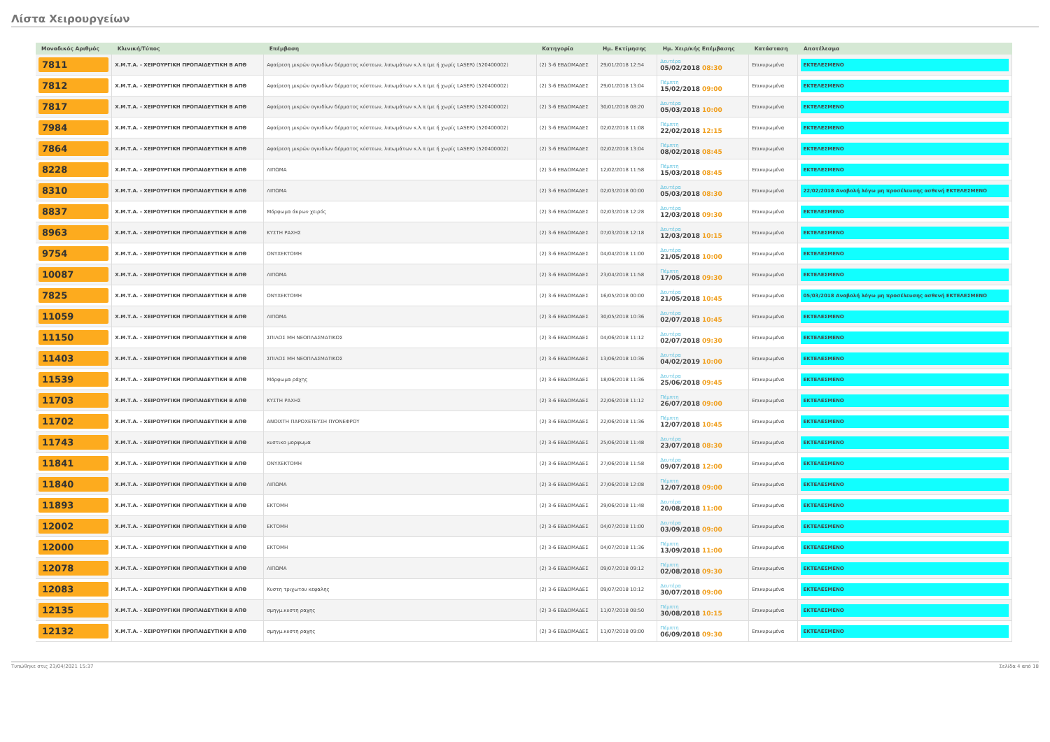Λίστα Χειρουργείων
| Μοναδικός Αριθμός | Κλινική/Τύπος | Επέμβαση | Κατηγορία | Ημ. Εκτίμησης | Ημ. Χειρ/κής Επέμβασης | Κατάσταση | Αποτέλεσμα |
| --- | --- | --- | --- | --- | --- | --- | --- |
| 7811 | Χ.Μ.Τ.Α. - ΧΕΙΡΟΥΡΓΙΚΗ ΠΡΟΠΑΙΔΕΥΤΙΚΗ Β ΑΠΘ | Αφαίρεση μικρών ογκιδίων δέρματος κύστεων, λιπωμάτων κ.λ.π (με ή χωρίς LASER) (520400002) | (2) 3-6 ΕΒΔΟΜΑΔΕΣ | 29/01/2018 12:54 | Δευτέρα 05/02/2018 08:30 | Επικυρωμένα | ΕΚΤΕΛΕΣΜΕΝΟ |
| 7812 | Χ.Μ.Τ.Α. - ΧΕΙΡΟΥΡΓΙΚΗ ΠΡΟΠΑΙΔΕΥΤΙΚΗ Β ΑΠΘ | Αφαίρεση μικρών ογκιδίων δέρματος κύστεων, λιπωμάτων κ.λ.π (με ή χωρίς LASER) (520400002) | (2) 3-6 ΕΒΔΟΜΑΔΕΣ | 29/01/2018 13:04 | Πέμπτη 15/02/2018 09:00 | Επικυρωμένα | ΕΚΤΕΛΕΣΜΕΝΟ |
| 7817 | Χ.Μ.Τ.Α. - ΧΕΙΡΟΥΡΓΙΚΗ ΠΡΟΠΑΙΔΕΥΤΙΚΗ Β ΑΠΘ | Αφαίρεση μικρών ογκιδίων δέρματος κύστεων, λιπωμάτων κ.λ.π (με ή χωρίς LASER) (520400002) | (2) 3-6 ΕΒΔΟΜΑΔΕΣ | 30/01/2018 08:20 | Δευτέρα 05/03/2018 10:00 | Επικυρωμένα | ΕΚΤΕΛΕΣΜΕΝΟ |
| 7984 | Χ.Μ.Τ.Α. - ΧΕΙΡΟΥΡΓΙΚΗ ΠΡΟΠΑΙΔΕΥΤΙΚΗ Β ΑΠΘ | Αφαίρεση μικρών ογκιδίων δέρματος κύστεων, λιπωμάτων κ.λ.π (με ή χωρίς LASER) (520400002) | (2) 3-6 ΕΒΔΟΜΑΔΕΣ | 02/02/2018 11:08 | Πέμπτη 22/02/2018 12:15 | Επικυρωμένα | ΕΚΤΕΛΕΣΜΕΝΟ |
| 7864 | Χ.Μ.Τ.Α. - ΧΕΙΡΟΥΡΓΙΚΗ ΠΡΟΠΑΙΔΕΥΤΙΚΗ Β ΑΠΘ | Αφαίρεση μικρών ογκιδίων δέρματος κύστεων, λιπωμάτων κ.λ.π (με ή χωρίς LASER) (520400002) | (2) 3-6 ΕΒΔΟΜΑΔΕΣ | 02/02/2018 13:04 | Πέμπτη 08/02/2018 08:45 | Επικυρωμένα | ΕΚΤΕΛΕΣΜΕΝΟ |
| 8228 | Χ.Μ.Τ.Α. - ΧΕΙΡΟΥΡΓΙΚΗ ΠΡΟΠΑΙΔΕΥΤΙΚΗ Β ΑΠΘ | ΛΙΠΩΜΑ | (2) 3-6 ΕΒΔΟΜΑΔΕΣ | 12/02/2018 11:58 | Πέμπτη 15/03/2018 08:45 | Επικυρωμένα | ΕΚΤΕΛΕΣΜΕΝΟ |
| 8310 | Χ.Μ.Τ.Α. - ΧΕΙΡΟΥΡΓΙΚΗ ΠΡΟΠΑΙΔΕΥΤΙΚΗ Β ΑΠΘ | ΛΙΠΩΜΑ | (2) 3-6 ΕΒΔΟΜΑΔΕΣ | 02/03/2018 00:00 | Δευτέρα 05/03/2018 08:30 | Επικυρωμένα | 22/02/2018 Αναβολή λόγω μη προσέλευσης ασθενή ΕΚΤΕΛΕΣΜΕΝΟ |
| 8837 | Χ.Μ.Τ.Α. - ΧΕΙΡΟΥΡΓΙΚΗ ΠΡΟΠΑΙΔΕΥΤΙΚΗ Β ΑΠΘ | Μόρφωμα άκρων χειρός | (2) 3-6 ΕΒΔΟΜΑΔΕΣ | 02/03/2018 12:28 | Δευτέρα 12/03/2018 09:30 | Επικυρωμένα | ΕΚΤΕΛΕΣΜΕΝΟ |
| 8963 | Χ.Μ.Τ.Α. - ΧΕΙΡΟΥΡΓΙΚΗ ΠΡΟΠΑΙΔΕΥΤΙΚΗ Β ΑΠΘ | ΚΥΣΤΗ ΡΑΧΗΣ | (2) 3-6 ΕΒΔΟΜΑΔΕΣ | 07/03/2018 12:18 | Δευτέρα 12/03/2018 10:15 | Επικυρωμένα | ΕΚΤΕΛΕΣΜΕΝΟ |
| 9754 | Χ.Μ.Τ.Α. - ΧΕΙΡΟΥΡΓΙΚΗ ΠΡΟΠΑΙΔΕΥΤΙΚΗ Β ΑΠΘ | ΟΝΥΧΕΚΤΟΜΗ | (2) 3-6 ΕΒΔΟΜΑΔΕΣ | 04/04/2018 11:00 | Δευτέρα 21/05/2018 10:00 | Επικυρωμένα | ΕΚΤΕΛΕΣΜΕΝΟ |
| 10087 | Χ.Μ.Τ.Α. - ΧΕΙΡΟΥΡΓΙΚΗ ΠΡΟΠΑΙΔΕΥΤΙΚΗ Β ΑΠΘ | ΛΙΠΩΜΑ | (2) 3-6 ΕΒΔΟΜΑΔΕΣ | 23/04/2018 11:58 | Πέμπτη 17/05/2018 09:30 | Επικυρωμένα | ΕΚΤΕΛΕΣΜΕΝΟ |
| 7825 | Χ.Μ.Τ.Α. - ΧΕΙΡΟΥΡΓΙΚΗ ΠΡΟΠΑΙΔΕΥΤΙΚΗ Β ΑΠΘ | ΟΝΥΧΕΚΤΟΜΗ | (2) 3-6 ΕΒΔΟΜΑΔΕΣ | 16/05/2018 00:00 | Δευτέρα 21/05/2018 10:45 | Επικυρωμένα | 05/03/2018 Αναβολή λόγω μη προσέλευσης ασθενή ΕΚΤΕΛΕΣΜΕΝΟ |
| 11059 | Χ.Μ.Τ.Α. - ΧΕΙΡΟΥΡΓΙΚΗ ΠΡΟΠΑΙΔΕΥΤΙΚΗ Β ΑΠΘ | ΛΙΠΩΜΑ | (2) 3-6 ΕΒΔΟΜΑΔΕΣ | 30/05/2018 10:36 | Δευτέρα 02/07/2018 10:45 | Επικυρωμένα | ΕΚΤΕΛΕΣΜΕΝΟ |
| 11150 | Χ.Μ.Τ.Α. - ΧΕΙΡΟΥΡΓΙΚΗ ΠΡΟΠΑΙΔΕΥΤΙΚΗ Β ΑΠΘ | ΣΠΙΛΟΣ ΜΗ ΝΕΟΠΛΑΣΜΑΤΙΚΟΣ | (2) 3-6 ΕΒΔΟΜΑΔΕΣ | 04/06/2018 11:12 | Δευτέρα 02/07/2018 09:30 | Επικυρωμένα | ΕΚΤΕΛΕΣΜΕΝΟ |
| 11403 | Χ.Μ.Τ.Α. - ΧΕΙΡΟΥΡΓΙΚΗ ΠΡΟΠΑΙΔΕΥΤΙΚΗ Β ΑΠΘ | ΣΠΙΛΟΣ ΜΗ ΝΕΟΠΛΑΣΜΑΤΙΚΟΣ | (2) 3-6 ΕΒΔΟΜΑΔΕΣ | 13/06/2018 10:36 | Δευτέρα 04/02/2019 10:00 | Επικυρωμένα | ΕΚΤΕΛΕΣΜΕΝΟ |
| 11539 | Χ.Μ.Τ.Α. - ΧΕΙΡΟΥΡΓΙΚΗ ΠΡΟΠΑΙΔΕΥΤΙΚΗ Β ΑΠΘ | Μόρφωμα ράχης | (2) 3-6 ΕΒΔΟΜΑΔΕΣ | 18/06/2018 11:36 | Δευτέρα 25/06/2018 09:45 | Επικυρωμένα | ΕΚΤΕΛΕΣΜΕΝΟ |
| 11703 | Χ.Μ.Τ.Α. - ΧΕΙΡΟΥΡΓΙΚΗ ΠΡΟΠΑΙΔΕΥΤΙΚΗ Β ΑΠΘ | ΚΥΣΤΗ ΡΑΧΗΣ | (2) 3-6 ΕΒΔΟΜΑΔΕΣ | 22/06/2018 11:12 | Πέμπτη 26/07/2018 09:00 | Επικυρωμένα | ΕΚΤΕΛΕΣΜΕΝΟ |
| 11702 | Χ.Μ.Τ.Α. - ΧΕΙΡΟΥΡΓΙΚΗ ΠΡΟΠΑΙΔΕΥΤΙΚΗ Β ΑΠΘ | ΑΝΟΙΧΤΗ ΠΑΡΟΧΕΤΕΥΣΗ ΠΥΟΝΕΦΡΟΥ | (2) 3-6 ΕΒΔΟΜΑΔΕΣ | 22/06/2018 11:36 | Πέμπτη 12/07/2018 10:45 | Επικυρωμένα | ΕΚΤΕΛΕΣΜΕΝΟ |
| 11743 | Χ.Μ.Τ.Α. - ΧΕΙΡΟΥΡΓΙΚΗ ΠΡΟΠΑΙΔΕΥΤΙΚΗ Β ΑΠΘ | κυστικο μορφωμα | (2) 3-6 ΕΒΔΟΜΑΔΕΣ | 25/06/2018 11:48 | Δευτέρα 23/07/2018 08:30 | Επικυρωμένα | ΕΚΤΕΛΕΣΜΕΝΟ |
| 11841 | Χ.Μ.Τ.Α. - ΧΕΙΡΟΥΡΓΙΚΗ ΠΡΟΠΑΙΔΕΥΤΙΚΗ Β ΑΠΘ | ΟΝΥΧΕΚΤΟΜΗ | (2) 3-6 ΕΒΔΟΜΑΔΕΣ | 27/06/2018 11:58 | Δευτέρα 09/07/2018 12:00 | Επικυρωμένα | ΕΚΤΕΛΕΣΜΕΝΟ |
| 11840 | Χ.Μ.Τ.Α. - ΧΕΙΡΟΥΡΓΙΚΗ ΠΡΟΠΑΙΔΕΥΤΙΚΗ Β ΑΠΘ | ΛΙΠΩΜΑ | (2) 3-6 ΕΒΔΟΜΑΔΕΣ | 27/06/2018 12:08 | Πέμπτη 12/07/2018 09:00 | Επικυρωμένα | ΕΚΤΕΛΕΣΜΕΝΟ |
| 11893 | Χ.Μ.Τ.Α. - ΧΕΙΡΟΥΡΓΙΚΗ ΠΡΟΠΑΙΔΕΥΤΙΚΗ Β ΑΠΘ | ΕΚΤΟΜΗ | (2) 3-6 ΕΒΔΟΜΑΔΕΣ | 29/06/2018 11:48 | Δευτέρα 20/08/2018 11:00 | Επικυρωμένα | ΕΚΤΕΛΕΣΜΕΝΟ |
| 12002 | Χ.Μ.Τ.Α. - ΧΕΙΡΟΥΡΓΙΚΗ ΠΡΟΠΑΙΔΕΥΤΙΚΗ Β ΑΠΘ | ΕΚΤΟΜΗ | (2) 3-6 ΕΒΔΟΜΑΔΕΣ | 04/07/2018 11:00 | Δευτέρα 03/09/2018 09:00 | Επικυρωμένα | ΕΚΤΕΛΕΣΜΕΝΟ |
| 12000 | Χ.Μ.Τ.Α. - ΧΕΙΡΟΥΡΓΙΚΗ ΠΡΟΠΑΙΔΕΥΤΙΚΗ Β ΑΠΘ | ΕΚΤΟΜΗ | (2) 3-6 ΕΒΔΟΜΑΔΕΣ | 04/07/2018 11:36 | Πέμπτη 13/09/2018 11:00 | Επικυρωμένα | ΕΚΤΕΛΕΣΜΕΝΟ |
| 12078 | Χ.Μ.Τ.Α. - ΧΕΙΡΟΥΡΓΙΚΗ ΠΡΟΠΑΙΔΕΥΤΙΚΗ Β ΑΠΘ | ΛΙΠΩΜΑ | (2) 3-6 ΕΒΔΟΜΑΔΕΣ | 09/07/2018 09:12 | Πέμπτη 02/08/2018 09:30 | Επικυρωμένα | ΕΚΤΕΛΕΣΜΕΝΟ |
| 12083 | Χ.Μ.Τ.Α. - ΧΕΙΡΟΥΡΓΙΚΗ ΠΡΟΠΑΙΔΕΥΤΙΚΗ Β ΑΠΘ | Κυστη τριχωτου κεφαλης | (2) 3-6 ΕΒΔΟΜΑΔΕΣ | 09/07/2018 10:12 | Δευτέρα 30/07/2018 09:00 | Επικυρωμένα | ΕΚΤΕΛΕΣΜΕΝΟ |
| 12135 | Χ.Μ.Τ.Α. - ΧΕΙΡΟΥΡΓΙΚΗ ΠΡΟΠΑΙΔΕΥΤΙΚΗ Β ΑΠΘ | σμηγμ.κυστη ραχης | (2) 3-6 ΕΒΔΟΜΑΔΕΣ | 11/07/2018 08:50 | Πέμπτη 30/08/2018 10:15 | Επικυρωμένα | ΕΚΤΕΛΕΣΜΕΝΟ |
| 12132 | Χ.Μ.Τ.Α. - ΧΕΙΡΟΥΡΓΙΚΗ ΠΡΟΠΑΙΔΕΥΤΙΚΗ Β ΑΠΘ | σμηγμ.κυστη ραχης | (2) 3-6 ΕΒΔΟΜΑΔΕΣ | 11/07/2018 09:00 | Πέμπτη 06/09/2018 09:30 | Επικυρωμένα | ΕΚΤΕΛΕΣΜΕΝΟ |
Τυπώθηκε στις 23/04/2021 15:37 Σελίδα 4 από 18